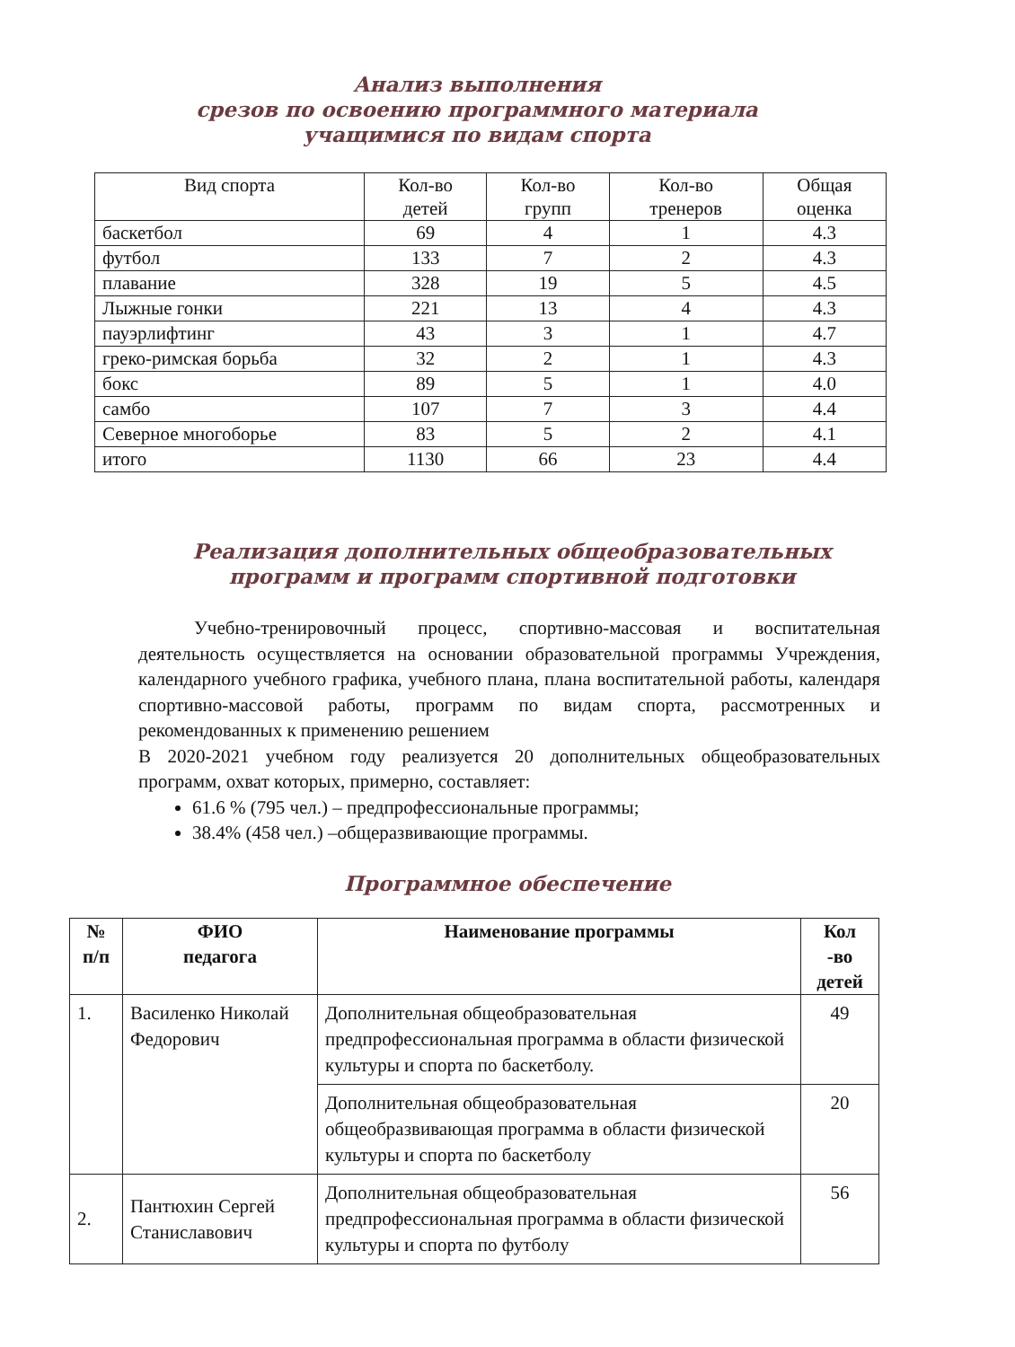Анализ выполнения
срезов по освоению программного материала
учащимися по видам спорта
| Вид спорта | Кол-во детей | Кол-во групп | Кол-во тренеров | Общая оценка |
| --- | --- | --- | --- | --- |
| баскетбол | 69 | 4 | 1 | 4.3 |
| футбол | 133 | 7 | 2 | 4.3 |
| плавание | 328 | 19 | 5 | 4.5 |
| Лыжные гонки | 221 | 13 | 4 | 4.3 |
| пауэрлифтинг | 43 | 3 | 1 | 4.7 |
| греко-римская борьба | 32 | 2 | 1 | 4.3 |
| бокс | 89 | 5 | 1 | 4.0 |
| самбо | 107 | 7 | 3 | 4.4 |
| Северное многоборье | 83 | 5 | 2 | 4.1 |
| итого | 1130 | 66 | 23 | 4.4 |
Реализация дополнительных общеобразовательных программ и программ спортивной подготовки
Учебно-тренировочный процесс, спортивно-массовая и воспитательная деятельность осуществляется на основании образовательной программы Учреждения, календарного учебного графика, учебного плана, плана воспитательной работы, календаря спортивно-массовой работы, программ по видам спорта, рассмотренных и рекомендованных к применению решением
В 2020-2021 учебном году реализуется 20 дополнительных общеобразовательных программ, охват которых, примерно, составляет:
61.6 % (795 чел.) – предпрофессиональные программы;
38.4% (458 чел.) –общеразвивающие программы.
Программное обеспечение
| № п/п | ФИО педагога | Наименование программы | Кол -во детей |
| --- | --- | --- | --- |
| 1. | Василенко Николай Федорович | Дополнительная общеобразовательная предпрофессиональная программа в области физической культуры и спорта по баскетболу. | 49 |
| | | Дополнительная общеобразовательная общеобразвивающая программа в области физической культуры и спорта по баскетболу | 20 |
| 2. | Пантюхин Сергей Станиславович | Дополнительная общеобразовательная предпрофессиональная программа в области физической культуры и спорта по футболу | 56 |